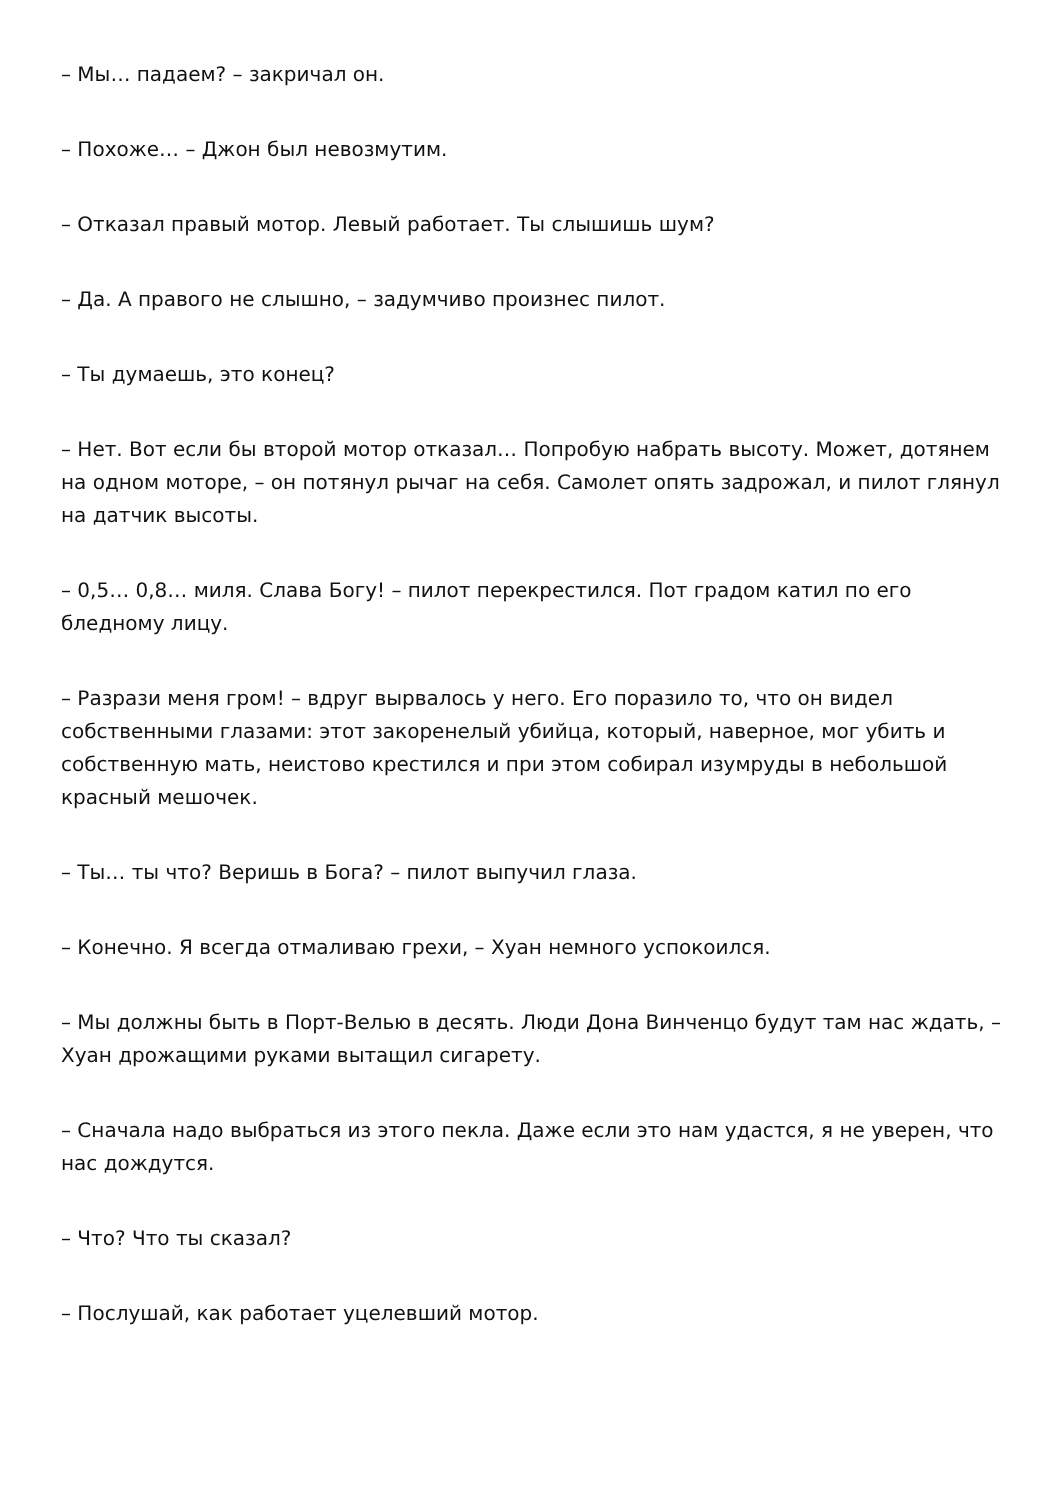– Мы… падаем? – закричал он.
– Похоже… – Джон был невозмутим.
– Отказал правый мотор. Левый работает. Ты слышишь шум?
– Да. А правого не слышно, – задумчиво произнес пилот.
– Ты думаешь, это конец?
– Нет. Вот если бы второй мотор отказал… Попробую набрать высоту. Может, дотянем на одном моторе, – он потянул рычаг на себя. Самолет опять задрожал, и пилот глянул на датчик высоты.
– 0,5… 0,8… миля. Слава Богу! – пилот перекрестился. Пот градом катил по его бледному лицу.
– Разрази меня гром! – вдруг вырвалось у него. Его поразило то, что он видел собственными глазами: этот закоренелый убийца, который, наверное, мог убить и собственную мать, неистово крестился и при этом собирал изумруды в небольшой красный мешочек.
– Ты… ты что? Веришь в Бога? – пилот выпучил глаза.
– Конечно. Я всегда отмаливаю грехи, – Хуан немного успокоился.
– Мы должны быть в Порт-Велью в десять. Люди Дона Винченцо будут там нас ждать, – Хуан дрожащими руками вытащил сигарету.
– Сначала надо выбраться из этого пекла. Даже если это нам удастся, я не уверен, что нас дождутся.
– Что? Что ты сказал?
– Послушай, как работает уцелевший мотор.